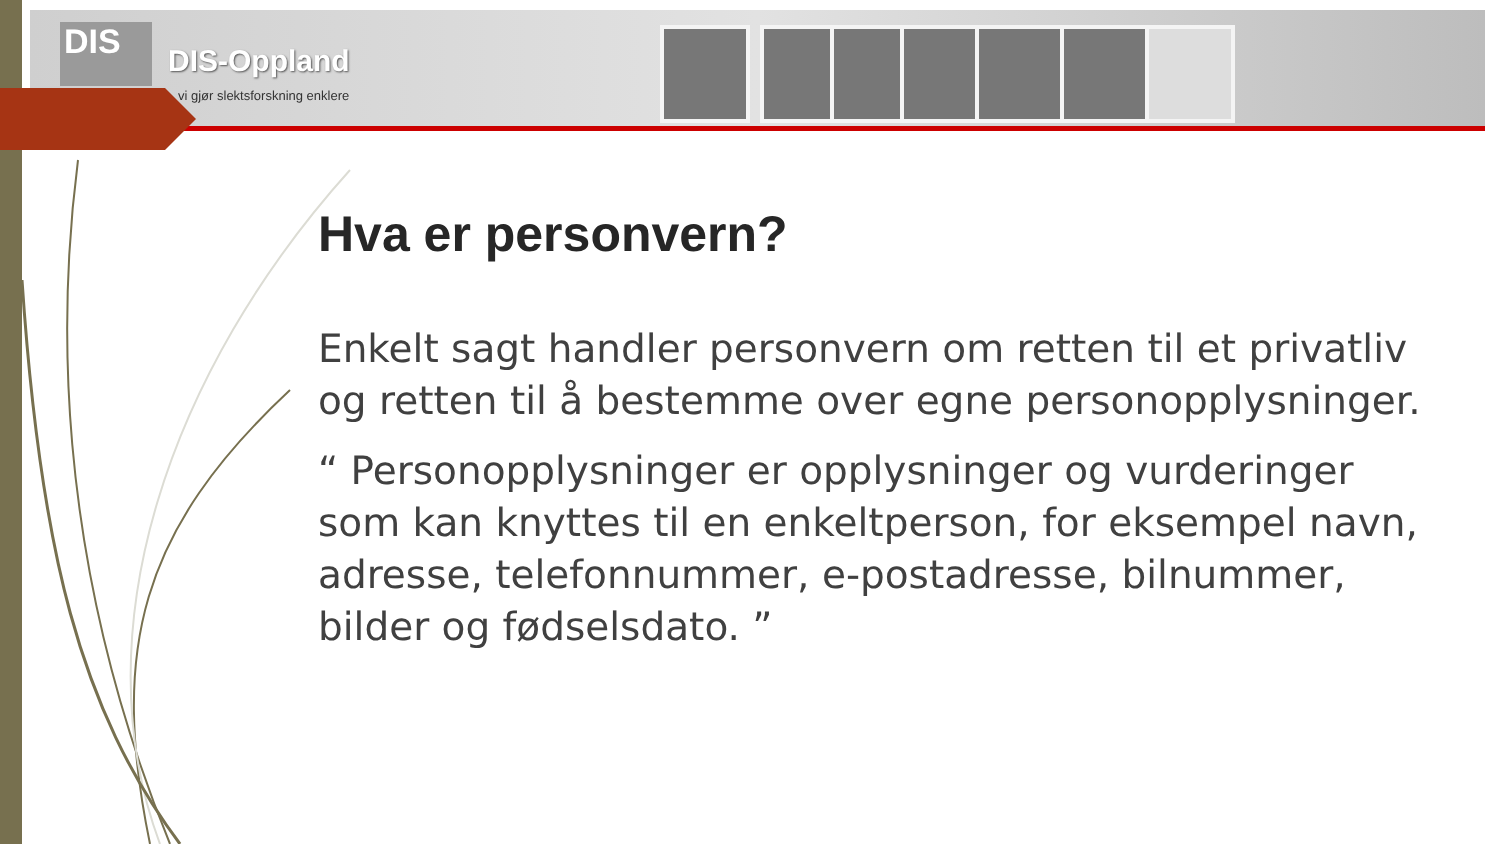DIS DIS-Oppland
vi gjør slektsforskning enklere
Hva er personvern?
Enkelt sagt handler personvern om retten til et privatliv og retten til å bestemme over egne personopplysninger.
“ Personopplysninger er opplysninger og vurderinger som kan knyttes til en enkeltperson, for eksempel navn, adresse, telefonnummer, e-postadresse, bilnummer, bilder og fødselsdato. ”